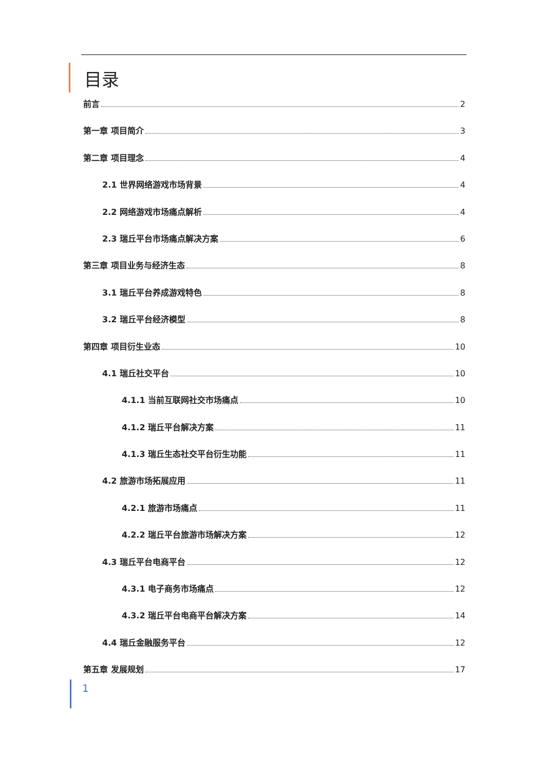目录
前言 2
第一章 项目简介 3
第二章 项目理念 4
2.1 世界网络游戏市场背景 4
2.2 网络游戏市场痛点解析 4
2.3 瑞丘平台市场痛点解决方案 6
第三章 项目业务与经济生态 8
3.1 瑞丘平台养成游戏特色 8
3.2 瑞丘平台经济模型 8
第四章 项目衍生业态 10
4.1 瑞丘社交平台 10
4.1.1 当前互联网社交市场痛点 10
4.1.2 瑞丘平台解决方案 11
4.1.3 瑞丘生态社交平台衍生功能 11
4.2 旅游市场拓展应用 11
4.2.1 旅游市场痛点 11
4.2.2 瑞丘平台旅游市场解决方案 12
4.3 瑞丘平台电商平台 12
4.3.1 电子商务市场痛点 12
4.3.2 瑞丘平台电商平台解决方案 14
4.4 瑞丘金融服务平台 12
第五章 发展规划 17
1